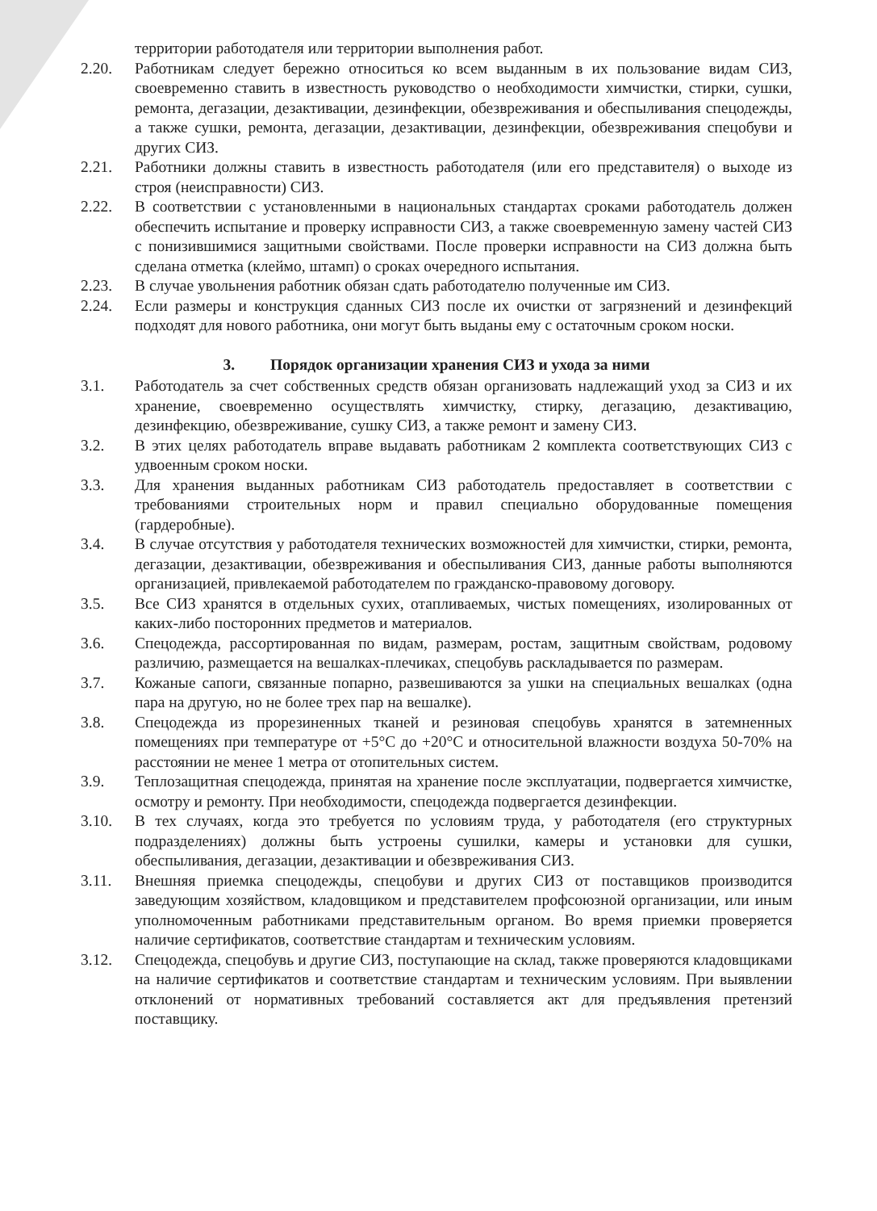территории работодателя или территории выполнения работ.
2.20. Работникам следует бережно относиться ко всем выданным в их пользование видам СИЗ, своевременно ставить в известность руководство о необходимости химчистки, стирки, сушки, ремонта, дегазации, дезактивации, дезинфекции, обезвреживания и обеспыливания спецодежды, а также сушки, ремонта, дегазации, дезактивации, дезинфекции, обезвреживания спецобуви и других СИЗ.
2.21. Работники должны ставить в известность работодателя (или его представителя) о выходе из строя (неисправности) СИЗ.
2.22. В соответствии с установленными в национальных стандартах сроками работодатель должен обеспечить испытание и проверку исправности СИЗ, а также своевременную замену частей СИЗ с понизившимися защитными свойствами. После проверки исправности на СИЗ должна быть сделана отметка (клеймо, штамп) о сроках очередного испытания.
2.23. В случае увольнения работник обязан сдать работодателю полученные им СИЗ.
2.24. Если размеры и конструкция сданных СИЗ после их очистки от загрязнений и дезинфекций подходят для нового работника, они могут быть выданы ему с остаточным сроком носки.
3. Порядок организации хранения СИЗ и ухода за ними
3.1. Работодатель за счет собственных средств обязан организовать надлежащий уход за СИЗ и их хранение, своевременно осуществлять химчистку, стирку, дегазацию, дезактивацию, дезинфекцию, обезвреживание, сушку СИЗ, а также ремонт и замену СИЗ.
3.2. В этих целях работодатель вправе выдавать работникам 2 комплекта соответствующих СИЗ с удвоенным сроком носки.
3.3. Для хранения выданных работникам СИЗ работодатель предоставляет в соответствии с требованиями строительных норм и правил специально оборудованные помещения (гардеробные).
3.4. В случае отсутствия у работодателя технических возможностей для химчистки, стирки, ремонта, дегазации, дезактивации, обезвреживания и обеспыливания СИЗ, данные работы выполняются организацией, привлекаемой работодателем по гражданско-правовому договору.
3.5. Все СИЗ хранятся в отдельных сухих, отапливаемых, чистых помещениях, изолированных от каких-либо посторонних предметов и материалов.
3.6. Спецодежда, рассортированная по видам, размерам, ростам, защитным свойствам, родовому различию, размещается на вешалках-плечиках, спецобувь раскладывается по размерам.
3.7. Кожаные сапоги, связанные попарно, развешиваются за ушки на специальных вешалках (одна пара на другую, но не более трех пар на вешалке).
3.8. Спецодежда из прорезиненных тканей и резиновая спецобувь хранятся в затемненных помещениях при температуре от +5°С до +20°С и относительной влажности воздуха 50-70% на расстоянии не менее 1 метра от отопительных систем.
3.9. Теплозащитная спецодежда, принятая на хранение после эксплуатации, подвергается химчистке, осмотру и ремонту. При необходимости, спецодежда подвергается дезинфекции.
3.10. В тех случаях, когда это требуется по условиям труда, у работодателя (его структурных подразделениях) должны быть устроены сушилки, камеры и установки для сушки, обеспыливания, дегазации, дезактивации и обезвреживания СИЗ.
3.11. Внешняя приемка спецодежды, спецобуви и других СИЗ от поставщиков производится заведующим хозяйством, кладовщиком и представителем профсоюзной организации, или иным уполномоченным работниками представительным органом. Во время приемки проверяется наличие сертификатов, соответствие стандартам и техническим условиям.
3.12. Спецодежда, спецобувь и другие СИЗ, поступающие на склад, также проверяются кладовщиками на наличие сертификатов и соответствие стандартам и техническим условиям. При выявлении отклонений от нормативных требований составляется акт для предъявления претензий поставщику.